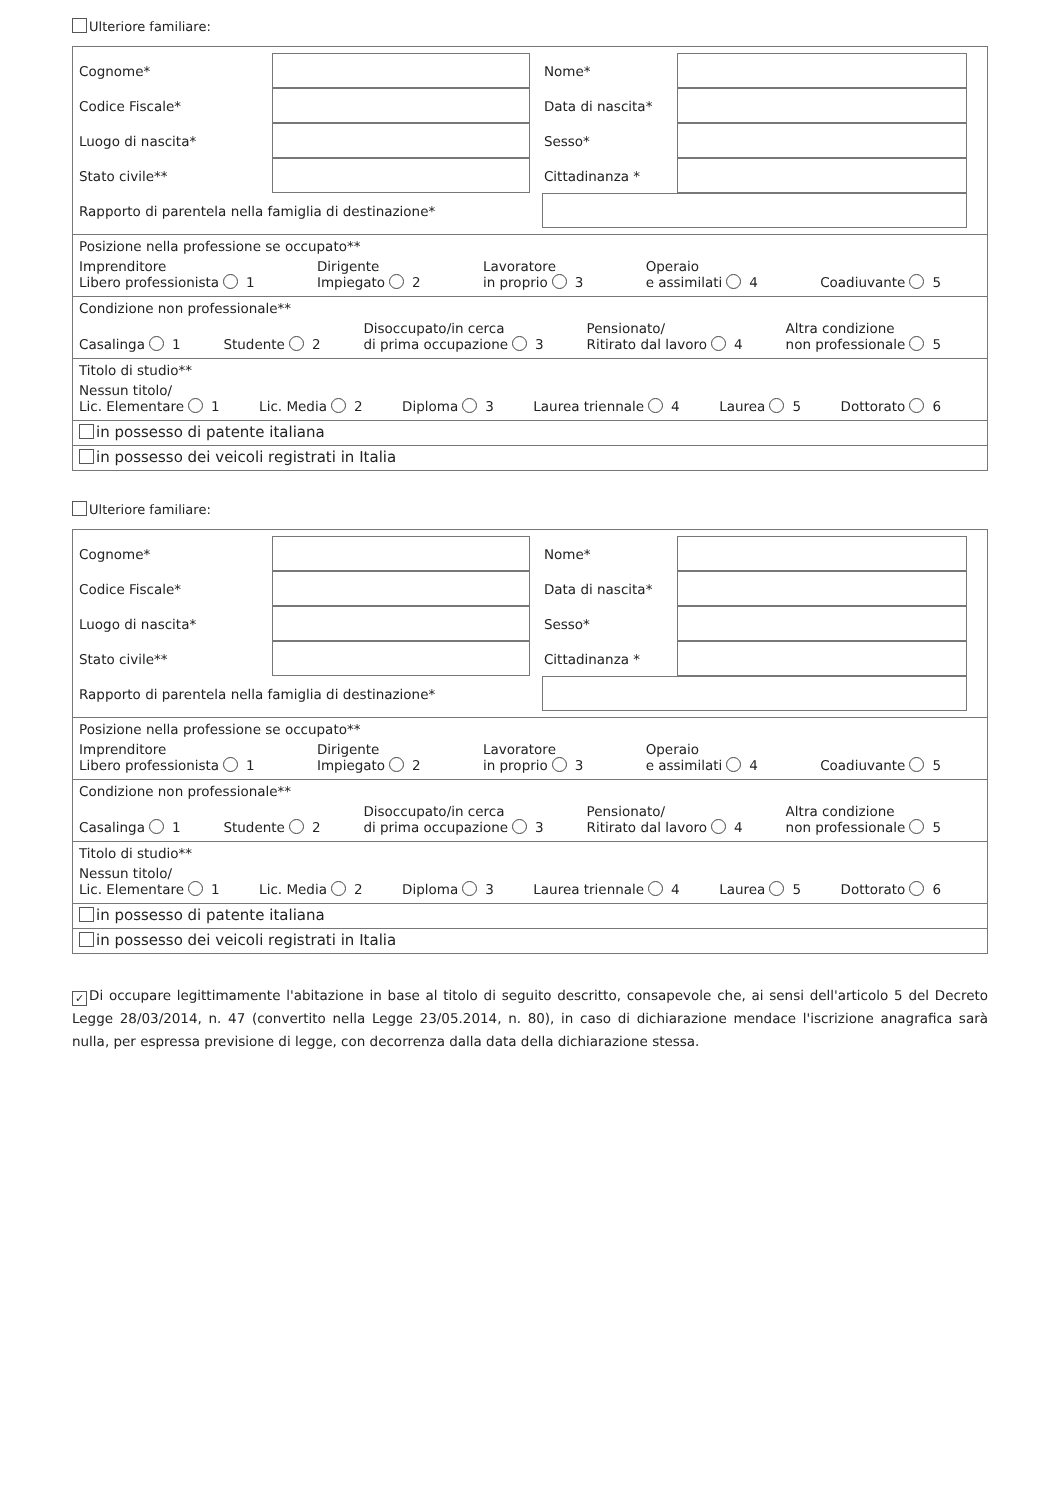Ulteriore familiare:
Cognome* Nome*
Codice Fiscale* Data di nascita*
Luogo di nascita* Sesso*
Stato civile** Cittadinanza *
Rapporto di parentela nella famiglia di destinazione*
Posizione nella professione se occupato**
Imprenditore
Libero professionista 1 Dirigente
Impiegato 2 Lavoratore
in proprio 3 Operaio
e assimilati 4 Coadiuvante 5
Condizione non professionale**
Casalinga 1 Studente 2 Disoccupato/in cerca
di prima occupazione 3 Pensionato/
Ritirato dal lavoro 4 Altra condizione
non professionale 5
Titolo di studio**
Nessun titolo/
Lic. Elementare 1 Lic. Media 2 Diploma 3 Laurea triennale 4 Laurea 5 Dottorato 6
in possesso di patente italiana
in possesso dei veicoli registrati in Italia
Ulteriore familiare:
Cognome* Nome*
Codice Fiscale* Data di nascita*
Luogo di nascita* Sesso*
Stato civile** Cittadinanza *
Rapporto di parentela nella famiglia di destinazione*
Posizione nella professione se occupato**
Imprenditore
Libero professionista 1 Dirigente
Impiegato 2 Lavoratore
in proprio 3 Operaio
e assimilati 4 Coadiuvante 5
Condizione non professionale**
Casalinga 1 Studente 2 Disoccupato/in cerca
di prima occupazione 3 Pensionato/
Ritirato dal lavoro 4 Altra condizione
non professionale 5
Titolo di studio**
Nessun titolo/
Lic. Elementare 1 Lic. Media 2 Diploma 3 Laurea triennale 4 Laurea 5 Dottorato 6
in possesso di patente italiana
in possesso dei veicoli registrati in Italia
✓ Di occupare legittimamente l'abitazione in base al titolo di seguito descritto, consapevole che, ai sensi dell'articolo 5 del Decreto Legge 28/03/2014, n. 47 (convertito nella Legge 23/05.2014, n. 80), in caso di dichiarazione mendace l'iscrizione anagrafica sarà nulla, per espressa previsione di legge, con decorrenza dalla data della dichiarazione stessa.